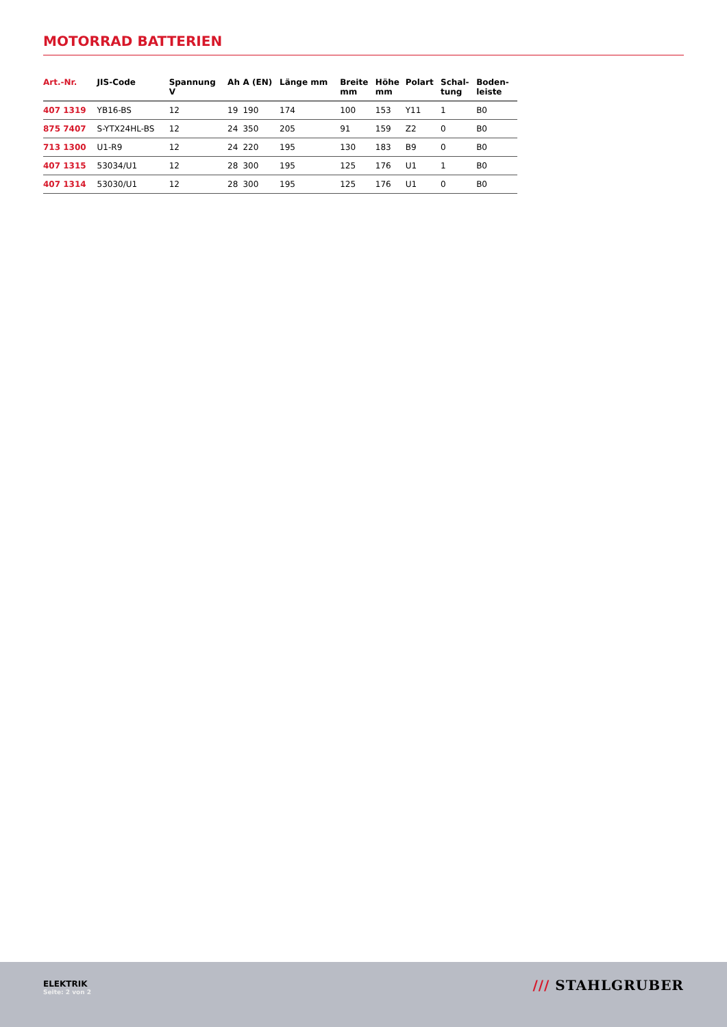MOTORRAD BATTERIEN
| Art.-Nr. | JIS-Code | Spannung V | Ah | A (EN) | Länge mm | Breite mm | Höhe mm | Polart | Schal- tung | Boden- leiste |
| --- | --- | --- | --- | --- | --- | --- | --- | --- | --- | --- |
| 407 1319 | YB16-BS | 12 | 19 | 190 | 174 | 100 | 153 | Y11 | 1 | B0 |
| 875 7407 | S-YTX24HL-BS | 12 | 24 | 350 | 205 | 91 | 159 | Z2 | 0 | B0 |
| 713 1300 | U1-R9 | 12 | 24 | 220 | 195 | 130 | 183 | B9 | 0 | B0 |
| 407 1315 | 53034/U1 | 12 | 28 | 300 | 195 | 125 | 176 | U1 | 1 | B0 |
| 407 1314 | 53030/U1 | 12 | 28 | 300 | 195 | 125 | 176 | U1 | 0 | B0 |
ELEKTRIK
Seite: 2 von 2
/// STAHLGRUBER